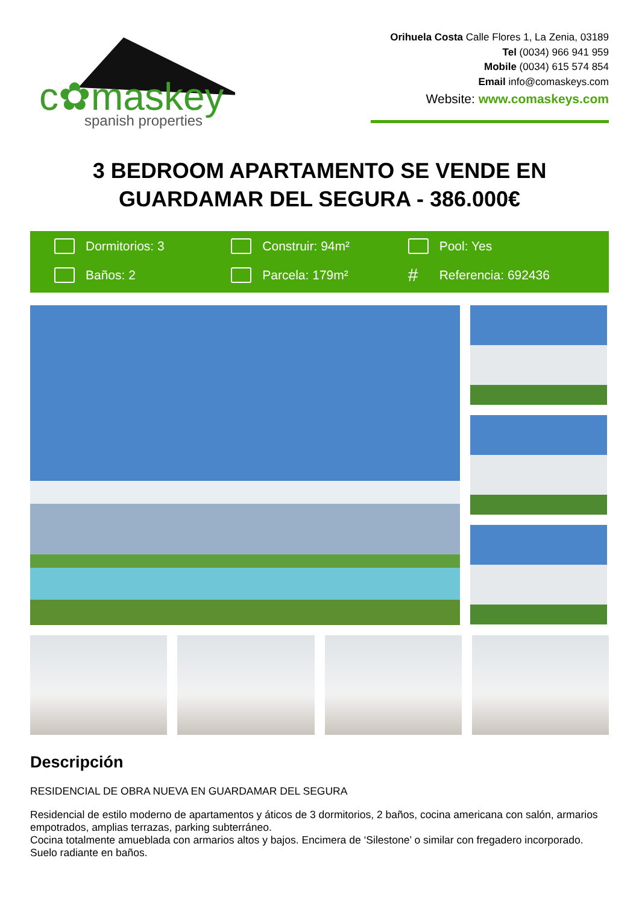c✿maskey
spanish properties
Orihuela Costa Calle Flores 1, La Zenia, 03189
Tel (0034) 966 941 959
Mobile (0034) 615 574 854
Email info@comaskeys.com
Website: www.comaskeys.com
3 BEDROOM APARTAMENTO SE VENDE EN GUARDAMAR DEL SEGURA - 386.000€
Dormitorios: 3
Construir: 94m²
Pool: Yes
Baños: 2
Parcela: 179m²
# Referencia: 692436
Descripción
RESIDENCIAL DE OBRA NUEVA EN GUARDAMAR DEL SEGURA
Residencial de estilo moderno de apartamentos y áticos de 3 dormitorios, 2 baños, cocina americana con salón, armarios empotrados, amplias terrazas, parking subterráneo.
Cocina totalmente amueblada con armarios altos y bajos. Encimera de ‘Silestone’ o similar con fregadero incorporado. Suelo radiante en baños.